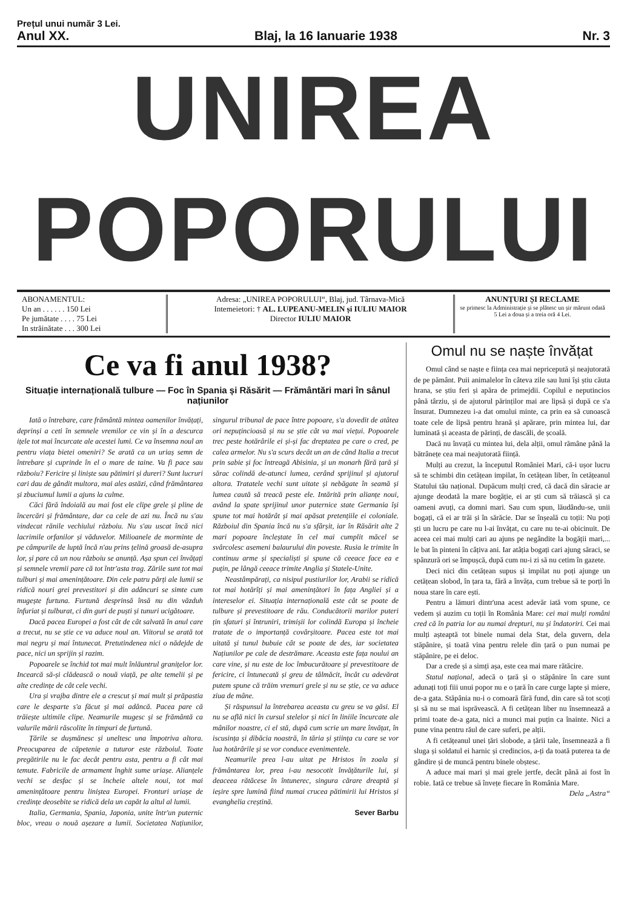Prețul unui număr 3 Lei.
Anul XX. Blaj, la 16 Ianuarie 1938 Nr. 3
UNIREA POPORULUI
ABONAMENTUL:
Un an . . . . . . 150 Lei
Pe jumătate . . . . 75 Lei
In străinătate . . . 300 Lei
Adresa: „UNIREA POPORULUI“, Blaj, jud. Târnava-Mică
Intemeietori: † AL. LUPEANU-MELIN și IULIU MAIOR
Director IULIU MAIOR
ANUNȚURI ȘI RECLAME
se primesc la Administrație și se plătesc un șir mărunt odată 5 Lei a doua și a treia oră 4 Lei.
Ce va fi anul 1938?
Situație internațională tulbure — Foc în Spania și Răsărit — Frământări mari în sânul națiunilor
Iată o întrebare, care frământă mintea oamenilor învățați, deprinși a ceti în semnele vremilor ce vin și în a descurca ițele tot mai încurcate ale acestei lumi. Ce va însemna noul an pentru viața bietei omeniri? Se arată ca un uriaș semn de întrebare și cuprinde în el o mare de taine. Va fi pace sau războiu? Fericire și liniște sau pătimiri și dureri? Sunt lucruri cari dau de gândit multora, mai ales astăzi, când frământarea și zbuciumul lumii a ajuns la culme.
Căci fără îndoială au mai fost ele clipe grele și pline de încercări și frământare, dar ca cele de azi nu. Încă nu s'au vindecat rănile vechiului războiu. Nu s'au uscat încă nici lacrimile orfanilor și văduvelor. Milioanele de morminte de pe câmpurile de luptă încă n'au prins țelină groasă de-asupra lor, și pare că un nou războiu se anunță. Așa spun cei învățați și semnele vremii pare că tot într'asta trag. Zările sunt tot mai tulburi și mai amenințătoare. Din cele patru părți ale lumii se ridică nouri grei prevestitori și din adâncuri se simte cum mugește furtuna. Furtună desprinsă însă nu din văzduh înfuriat și tulburat, ci din guri de puști și tunuri ucigătoare.
Dacă pacea Europei a fost cât de cât salvată în anul care a trecut, nu se știe ce va aduce noul an. Viitorul se arată tot mai negru și mai întunecat. Pretutindenea nici o nădejde de pace, nici un sprijin și razim.
Popoarele se închid tot mai mult înlăuntrul granițelor lor. Incearcă să-și clădească o nouă viață, pe alte temelii și pe alte credințe de cât cele vechi.
Ura și vrajba dintre ele a crescut și mai mult și prăpastia care le desparte s'a făcut și mai adâncă. Pacea pare că trăiește ultimile clipe. Neamurile mugesc și se frământă ca valurile mării răscolite în timpuri de furtună.
Țările se dușmănesc și uneltesc una împotriva altora. Preocuparea de căpetenie a tuturor este războiul. Toate pregătirile nu le fac decât pentru asta, pentru a fi cât mai temute. Fabricile de armament înghit sume uriașe. Alianțele vechi se desfac și se încheie altele noui, tot mai amenințătoare pentru liniștea Europei. Fronturi uriașe de credințe deosebite se ridică dela un capăt la altul al lumii.
Italia, Germania, Spania, Japonia, unite într'un puternic bloc, vreau o nouă așezare a lumii. Societatea Națiunilor, singurul tribunal de pace între popoare, s'a dovedit de atâtea ori nepuțincioasă și nu se știe cât va mai viețui. Popoarele trec peste hotărârile ei și-și fac dreptatea pe care o cred, pe calea armelor. Nu s'a scurs decât un an de când Italia a trecut prin sabie și foc întreagă Abisinia, și un monarh fără țară și sărac colindă de-atunci lumea, cerând sprijinul și ajutorul altora. Tratatele vechi sunt uitate și nebăgate în seamă și lumea caută să treacă peste ele. Intărită prin alianțe noui, având la spate sprijinul unor puternice state Germania își spune tot mai hotărât și mai apăsat pretențiile ei coloniale. Războiul din Spania încă nu s'a sfârșit, iar în Răsărit alte 2 mari popoare încleștate în cel mai cumplit măcel se svârcolesc asemeni balaurului din poveste. Rusia le trimite în continuu arme și specialiști și spune că ceeace face ea e puțin, pe lângă ceeace trimite Anglia și Statele-Unite.
Neastâmpărați, ca nisipul pustiurilor lor, Arabii se ridică tot mai hotărîți și mai amenințători în fața Angliei și a intereselor ei. Situația internațională este cât se poate de tulbure și prevestitoare de rău. Conducătorii marilor puteri țin sfaturi și întruniri, trimișii lor colindă Europa și încheie tratate de o importanță covârșitoare. Pacea este tot mai uitată și tunul bubuie cât se poate de des, iar societatea Națiunilor pe cale de destrămare. Aceasta este fața noului an care vine, și nu este de loc îmbucurătoare și prevestitoare de fericire, ci întunecată și greu de tâlmăcit, încât cu adevărat putem spune că trăim vremuri grele și nu se știe, ce va aduce ziua de mâne.
Și răspunsul la întrebarea aceasta cu greu se va găsi. El nu se află nici în cursul stelelor și nici în liniile încurcate ale mânilor noastre, ci el stă, după cum scrie un mare învățat, în iscusința și dibăcia noastră, în tăria și știința cu care se vor lua hotărârile și se vor conduce evenimentele.
Neamurile prea l-au uitat pe Hristos în zoala și frământarea lor, prea i-au nesocotit învățăturile lui, și deaceea rătăcese în întunerec, singura cărare dreaptă și ieșire spre lumină fiind numai crucea pătimirii lui Hristos și evanghelia creștină.
Sever Barbu
Omul nu se naște învățat
Omul când se naște e ființa cea mai nepricepută și neajutorată de pe pământ. Puii animalelor în câteva zile sau luni își știu căuta hrana, se știu feri și apăra de primejdii. Copilul e neputincios până târziu, și de ajutorul părinților mai are lipsă și după ce s'a însurat. Dumnezeu i-a dat omului minte, ca prin ea să cunoască toate cele de lipsă pentru hrană și apărare, prin mintea lui, dar luminată și aceasta de părinți, de dascăli, de școală.
Dacă nu învață cu mintea lui, dela alții, omul rămâne până la bătrânețe cea mai neajutorată ființă.
Mulți au crezut, la începutul României Mari, că-i ușor lucru să te schimbi din cetățean impilat, în cetățean liber, în cetățeanul Statului tău național. Dupăcum mulți cred, că dacă din săracie ar ajunge deodată la mare bogăție, ei ar ști cum să trăiască și ca oameni avuți, ca domni mari. Sau cum spun, lăudându-se, unii bogați, că ei ar trăi și în sărăcie. Dar se înșeală cu toții: Nu poți ști un lucru pe care nu l-ai învățat, cu care nu te-ai obicinuit. De aceea cei mai mulți cari au ajuns pe negândite la bogății mari,... le bat în pinteni în câțiva ani. Iar atâția bogați cari ajung săraci, se spânzură ori se împușcă, după cum nu-i zi să nu cetim în gazete.
Deci nici din cetățean supus și impilat nu poți ajunge un cetățean slobod, în țara ta, fără a învăța, cum trebue să te porți în noua stare în care ești.
Pentru a lămuri dintr'una acest adevăr iată vom spune, ce vedem și auzim cu toții în România Mare: cei mai mulți români cred că în patria lor au numai drepturi, nu și îndatoriri. Cei mai mulți așteaptă tot binele numai dela Stat, dela guvern, dela stăpânire, și toată vina pentru relele din țară o pun numai pe stăpânire, pe ei deloc.
Dar a crede și a simți așa, este cea mai mare rătăcire.
Statul național, adecă o țară și o stăpânire în care sunt adunați toți fiii unui popor nu e o țară în care curge lapte și miere, de-a gata. Stăpânia nu-i o comoară fără fund, din care să tot scoți și să nu se mai isprăvească. A fi cetățean liber nu însemnează a primi toate de-a gata, nici a munci mai puțin ca înainte. Nici a pune vina pentru răul de care suferi, pe alții.
A fi cetățeanul unei țări slobode, a țării tale, însemnează a fi sluga și soldatul ei harnic și credincios, a-ți da toată puterea ta de gândire și de muncă pentru binele obștesc.
A aduce mai mari și mai grele jertfe, decât până ai fost în robie. Iată ce trebue să învețe fiecare în România Mare.
Dela „Astra“